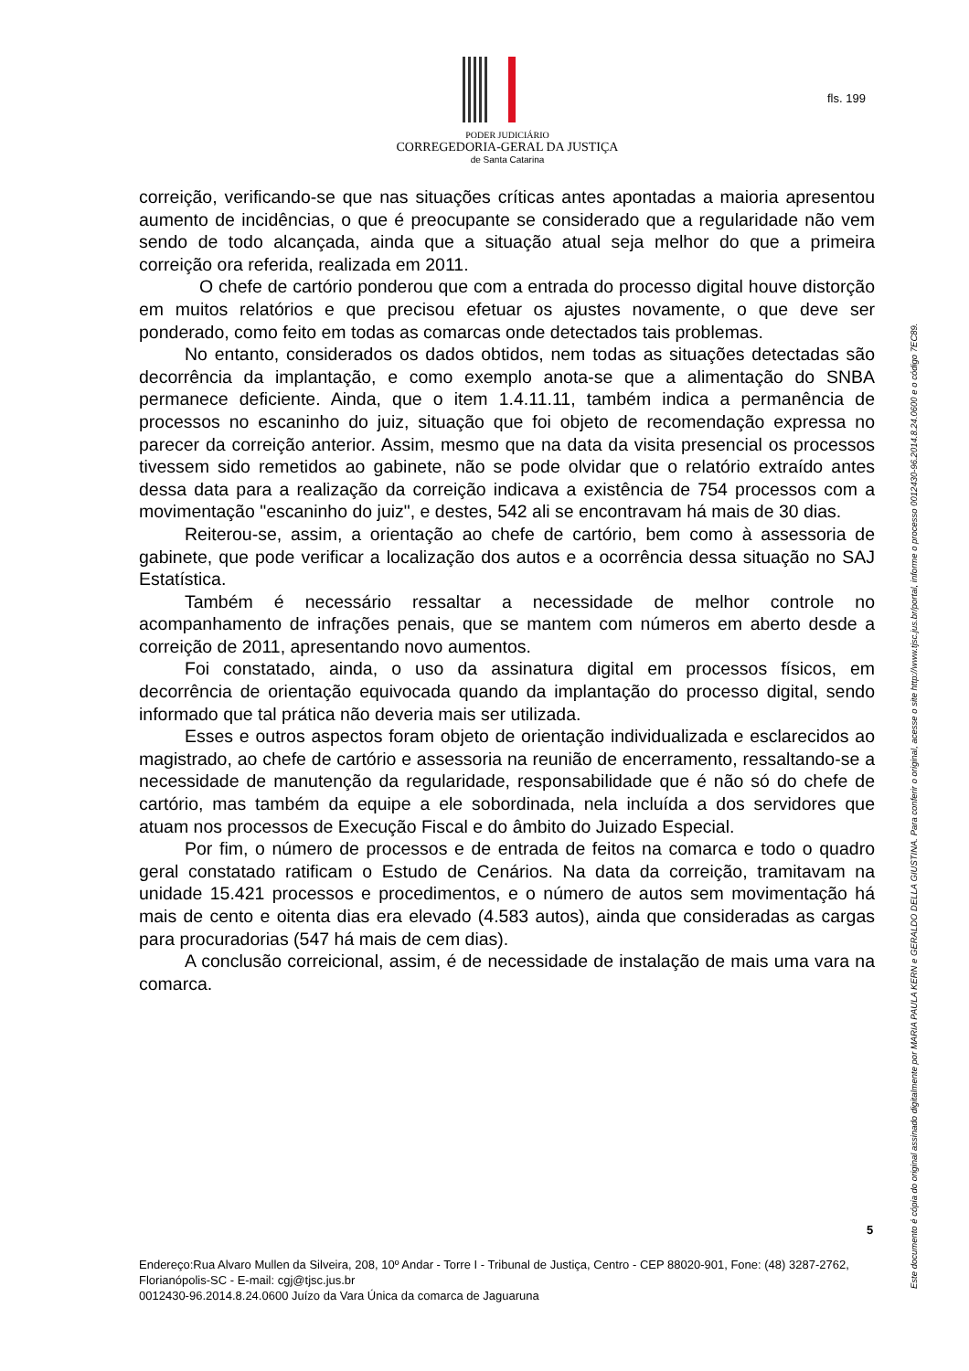fls. 199
PODER JUDICIÁRIO
CORREGEDORIA-GERAL DA JUSTIÇA
de Santa Catarina
correição, verificando-se que nas situações críticas antes apontadas a maioria apresentou aumento de incidências, o que é preocupante se considerado que a regularidade não vem sendo de todo alcançada, ainda que a situação atual seja melhor do que a primeira correição ora referida, realizada em 2011.
O chefe de cartório ponderou que com a entrada do processo digital houve distorção em muitos relatórios e que precisou efetuar os ajustes novamente, o que deve ser ponderado, como feito em todas as comarcas onde detectados tais problemas.
No entanto, considerados os dados obtidos, nem todas as situações detectadas são decorrência da implantação, e como exemplo anota-se que a alimentação do SNBA permanece deficiente. Ainda, que o item 1.4.11.11, também indica a permanência de processos no escaninho do juiz, situação que foi objeto de recomendação expressa no parecer da correição anterior. Assim, mesmo que na data da visita presencial os processos tivessem sido remetidos ao gabinete, não se pode olvidar que o relatório extraído antes dessa data para a realização da correição indicava a existência de 754 processos com a movimentação "escaninho do juiz", e destes, 542 ali se encontravam há mais de 30 dias.
Reiterou-se, assim, a orientação ao chefe de cartório, bem como à assessoria de gabinete, que pode verificar a localização dos autos e a ocorrência dessa situação no SAJ Estatística.
Também é necessário ressaltar a necessidade de melhor controle no acompanhamento de infrações penais, que se mantem com números em aberto desde a correição de 2011, apresentando novo aumentos.
Foi constatado, ainda, o uso da assinatura digital em processos físicos, em decorrência de orientação equivocada quando da implantação do processo digital, sendo informado que tal prática não deveria mais ser utilizada.
Esses e outros aspectos foram objeto de orientação individualizada e esclarecidos ao magistrado, ao chefe de cartório e assessoria na reunião de encerramento, ressaltando-se a necessidade de manutenção da regularidade, responsabilidade que é não só do chefe de cartório, mas também da equipe a ele sobordinada, nela incluída a dos servidores que atuam nos processos de Execução Fiscal e do âmbito do Juizado Especial.
Por fim, o número de processos e de entrada de feitos na comarca e todo o quadro geral constatado ratificam o Estudo de Cenários. Na data da correição, tramitavam na unidade 15.421 processos e procedimentos, e o número de autos sem movimentação há mais de cento e oitenta dias era elevado (4.583 autos), ainda que consideradas as cargas para procuradorias (547 há mais de cem dias).
A conclusão correicional, assim, é de necessidade de instalação de mais uma vara na comarca.
5
Endereço:Rua Alvaro Mullen da Silveira, 208, 10º Andar - Torre I - Tribunal de Justiça, Centro - CEP 88020-901, Fone: (48) 3287-2762, Florianópolis-SC - E-mail: cgj@tjsc.jus.br
0012430-96.2014.8.24.0600 Juízo da Vara Única da comarca de Jaguaruna
Este documento é cópia do original assinado digitalmente por MARIA PAULA KERN e GERALDO DELLA GIUSTINA. Para conferir o original, acesse o site http://www.tjsc.jus.br/portal, informe o processo 0012430-96.2014.8.24.0600 e o código 7EC89.